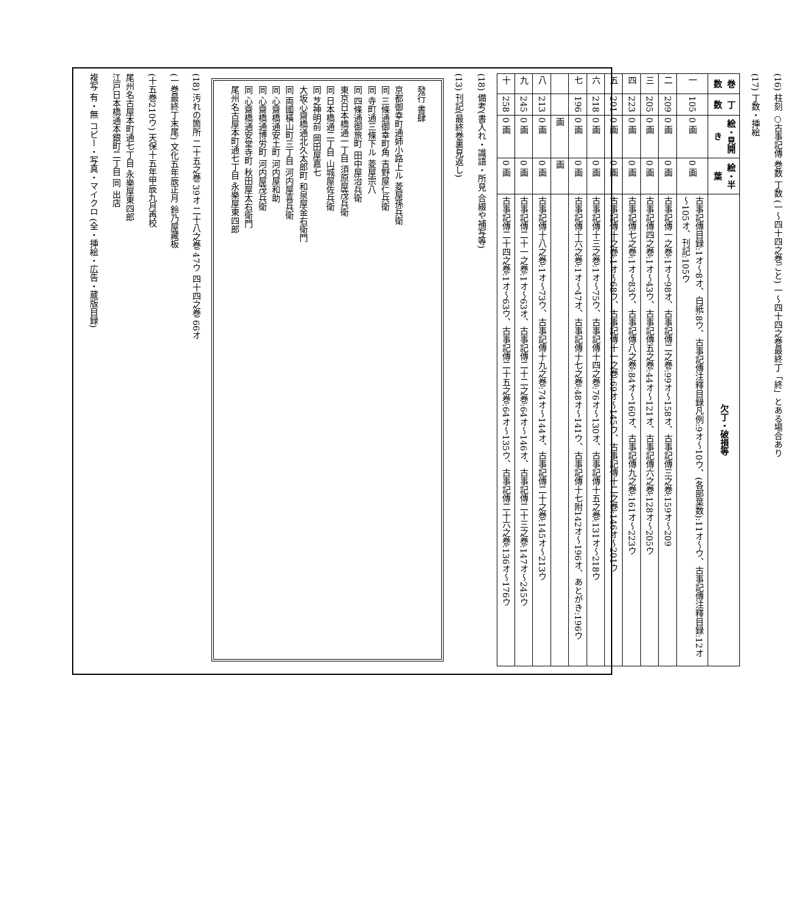(16) 柱刻 ○古事記傳 巻数 丁数 (一～四十四之巻ごと) 一～四十四之巻最終丁「終」とある場合あり
(17) 丁数・挿絵
| 巻数 | 丁数 | 絵・見開き | 絵・半葉 | 欠丁・破損等 |
| --- | --- | --- | --- | --- |
| 一 | 105 | 0 画 | 0 画 | 古事記傳目録:1オ～8オ、白紙:8ウ、古事記傳注釋目録凡例:9オ～10ウ、(各部葉数):11オ～ウ、古事記傳注釋目録:12オ～105オ、刊記:105ウ |
| 二 | 209 | 0 画 | 0 画 | 古事記傳一之巻:1オ～98オ、古事記傳二之巻:99オ～158オ、古事記傳三之巻:159オ～209 |
| 三 | 205 | 0 画 | 0 画 | 古事記傳四之巻:1オ～43ウ、古事記傳五之巻:44オ～121オ、古事記傳六之巻:128オ～205ウ |
| 四 | 223 | 0 画 | 0 画 | 古事記傳七之巻:1オ～83ウ、古事記傳八之巻:84オ～160オ、古事記傳九之巻:161オ～223ウ |
| 五 | 201 | 0 画 | 0 画 | 古事記傳十之巻:1オ～68ウ、古事記傳十一之巻:69オ～145ウ、古事記傳十二之巻:146オ～201ウ |
| 六 | 218 | 0 画 | 0 画 | 古事記傳十三之巻:1オ～75ウ、古事記傳十四之巻:76オ～130オ、古事記傳十五之巻:131オ～218ウ |
| 七 | 196 | 0 画 | 0 画 | 古事記傳十六之巻:1オ～47オ、古事記傳十七之巻:48オ～141ウ、古事記傳十七附142オ～196オ、あとがき:196ウ |
| | | 画 | 画 | |
| 八 | 213 | 0 画 | 0 画 | 古事記傳十八之巻:1オ～73ウ、古事記傳十九之巻:74オ～144オ、古事記傳二十之巻:145オ～213ウ |
| 九 | 245 | 0 画 | 0 画 | 古事記傳二十一之巻:1オ～63オ、古事記傳二十二之巻:64オ～146オ、古事記傳二十三之巻:147オ～245ウ |
| 十 | 258 | 0 画 | 0 画 | 古事記傳二十四之巻:1オ～63ウ、古事記傳二十五之巻:64オ～135ウ、古事記傳二十六之巻:136オ～176ウ |
(18) 備考(書入れ・識語・所見 合綴や補写等)
(13) 刊記(最終巻裏見返し)
發行 書肆
京都御幸町通姉小路上ル 菱屋孫兵衛
同 三條通御幸町角 吉野屋仁兵衛
同 寺町通三條下ル 菱屋宗八
同 四條通御旅町 田中屋治兵衛
東京日本橋通一丁目 須原屋茂兵衛
同 日本橋通二丁目 山城屋佐兵衛
同 芝神明前 岡田屋嘉七
大坂心齋橋通北久太郎町 和泉屋金右衛門
同 両國橫山町三丁目 河内屋喜兵衛
同 心齋橋通安土町 河内屋和助
同 心齋橋通博労町 河内屋茂兵衛
同 心齋橋通安堂寺町 秋田屋太右衛門
尾州名古屋本町通七丁目 永樂屋東四郎
(18) 汚れの箇所 二十五之巻 39オ 二十八之巻 47ウ 四十四之巻 66オ
(一巻最終丁末尾) 文化五年辰正月 鈴乃屋藏板
(十五巻210ウ) 天保十五年甲辰九月再校
尾州名古屋本町通七丁目 永樂屋東四郎
江戸日本橋通本銀町二丁目 同 出店
複写 有・無 コピー・写真・マイクロ (全・挿絵・広告・蔵版目録)